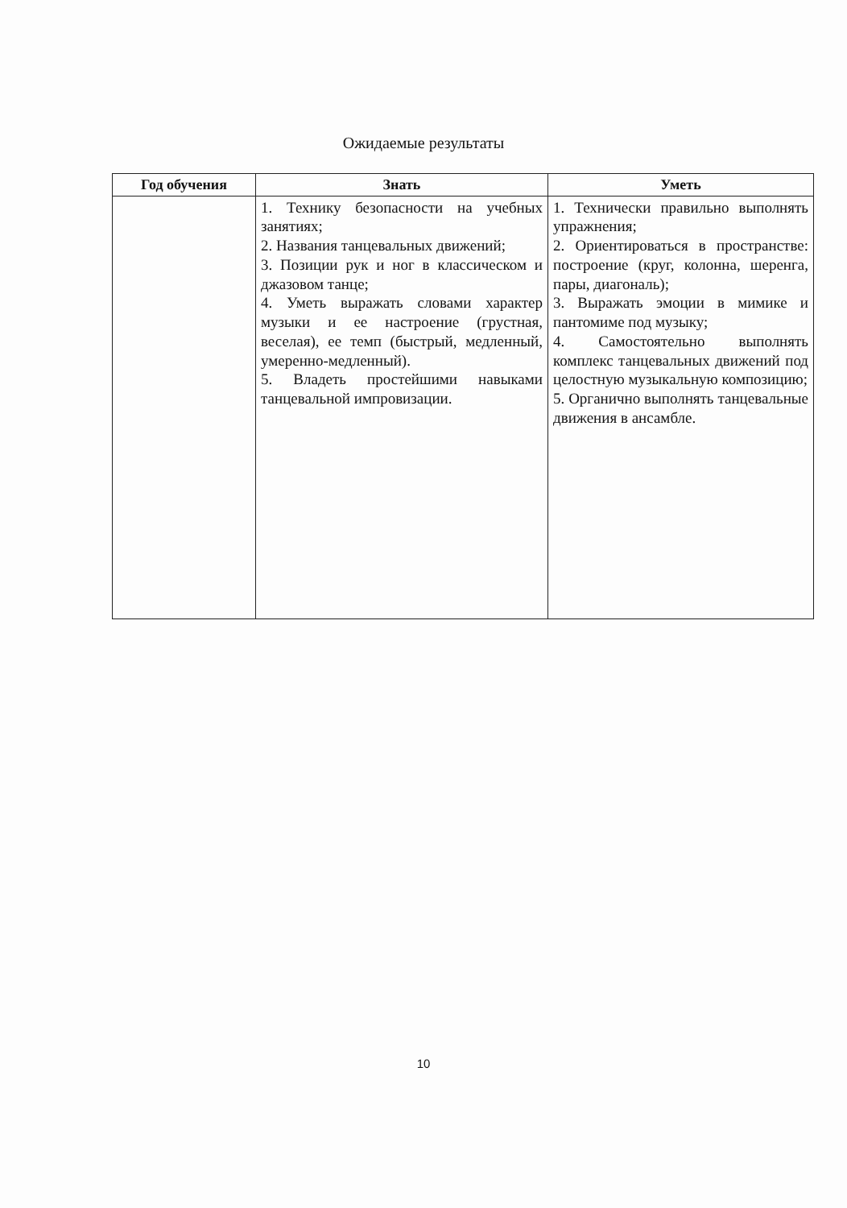Ожидаемые результаты
| Год обучения | Знать | Уметь |
| --- | --- | --- |
| | 1. Технику безопасности на учебных занятиях; 2. Названия танцевальных движений; 3. Позиции рук и ног в классическом и джазовом танце; 4. Уметь выражать словами характер музыки и ее настроение (грустная, веселая), ее темп (быстрый, медленный, умеренно-медленный). 5. Владеть простейшими навыками танцевальной импровизации. | 1. Технически правильно выполнять упражнения; 2. Ориентироваться в пространстве: построение (круг, колонна, шеренга, пары, диагональ); 3. Выражать эмоции в мимике и пантомиме под музыку; 4. Самостоятельно выполнять комплекс танцевальных движений под целостную музыкальную композицию; 5. Органично выполнять танцевальные движения в ансамбле. |
10